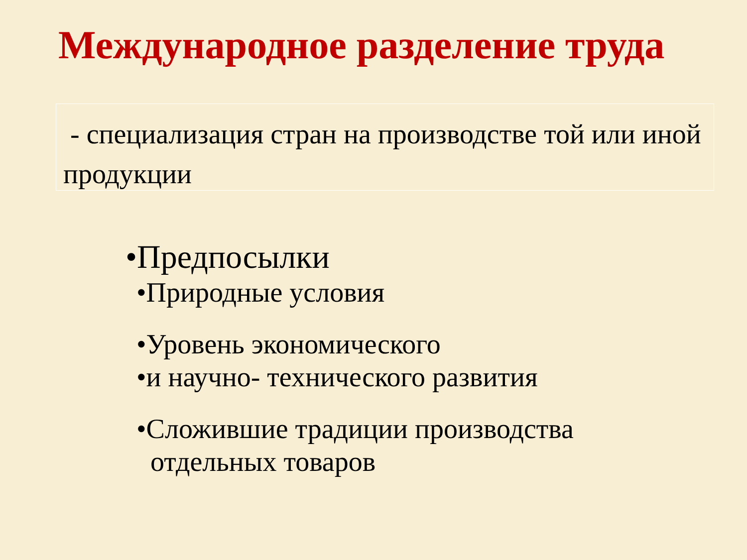Международное разделение труда
- специализация стран на производстве той или иной продукции
•Предпосылки
•Природные условия
•Уровень экономического
•и научно- технического развития
•Сложившие традиции производства
отдельных товаров